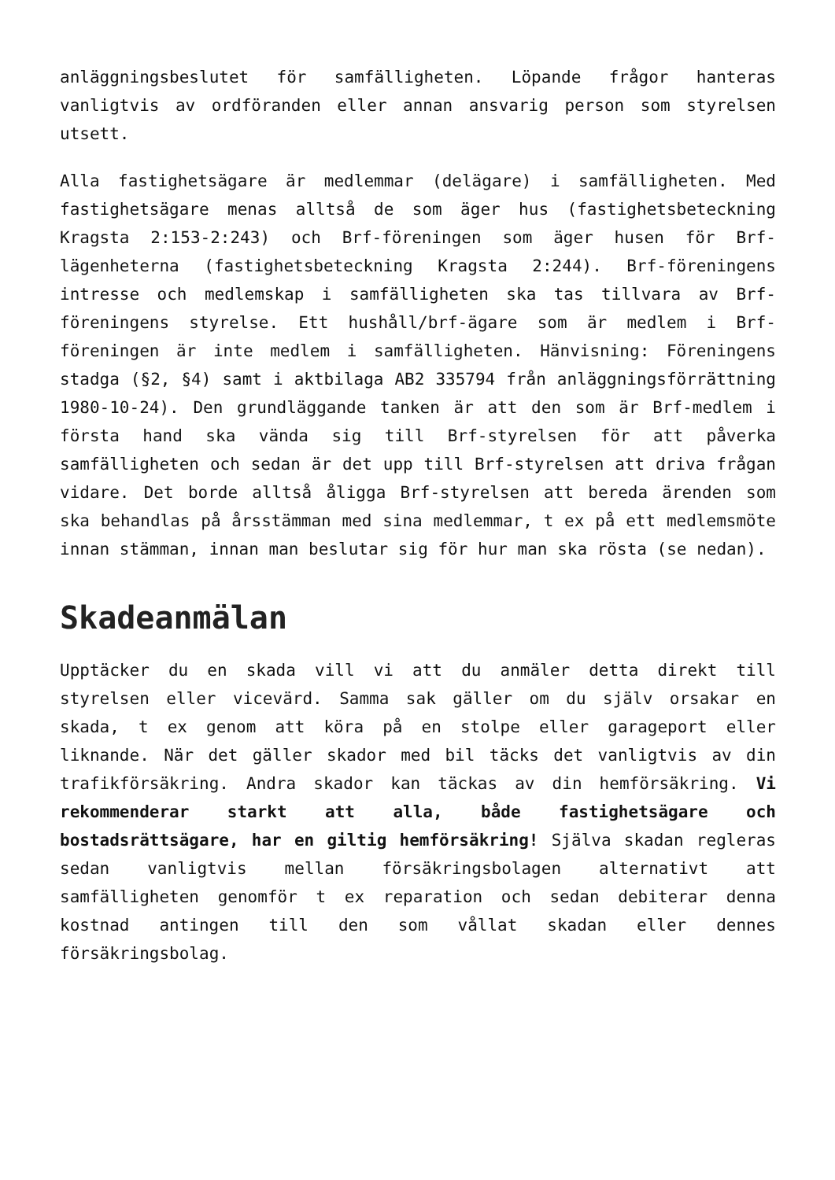anläggningsbeslutet för samfälligheten. Löpande frågor hanteras vanligtvis av ordföranden eller annan ansvarig person som styrelsen utsett.
Alla fastighetsägare är medlemmar (delägare) i samfälligheten. Med fastighetsägare menas alltså de som äger hus (fastighetsbeteckning Kragsta 2:153-2:243) och Brf-föreningen som äger husen för Brf-lägenheterna (fastighetsbeteckning Kragsta 2:244). Brf-föreningens intresse och medlemskap i samfälligheten ska tas tillvara av Brf-föreningens styrelse. Ett hushåll/brf-ägare som är medlem i Brf-föreningen är inte medlem i samfälligheten. Hänvisning: Föreningens stadga (§2, §4) samt i aktbilaga AB2 335794 från anläggningsförrättning 1980-10-24). Den grundläggande tanken är att den som är Brf-medlem i första hand ska vända sig till Brf-styrelsen för att påverka samfälligheten och sedan är det upp till Brf-styrelsen att driva frågan vidare. Det borde alltså åligga Brf-styrelsen att bereda ärenden som ska behandlas på årsstämman med sina medlemmar, t ex på ett medlemsmöte innan stämman, innan man beslutar sig för hur man ska rösta (se nedan).
Skadeanmälan
Upptäcker du en skada vill vi att du anmäler detta direkt till styrelsen eller vicevärd. Samma sak gäller om du själv orsakar en skada, t ex genom att köra på en stolpe eller garageport eller liknande. När det gäller skador med bil täcks det vanligtvis av din trafikförsäkring. Andra skador kan täckas av din hemförsäkring. Vi rekommenderar starkt att alla, både fastighetsägare och bostadsrättsägare, har en giltig hemförsäkring! Själva skadan regleras sedan vanligtvis mellan försäkringsbolagen alternativt att samfälligheten genomför t ex reparation och sedan debiterar denna kostnad antingen till den som vållat skadan eller dennes försäkringsbolag.